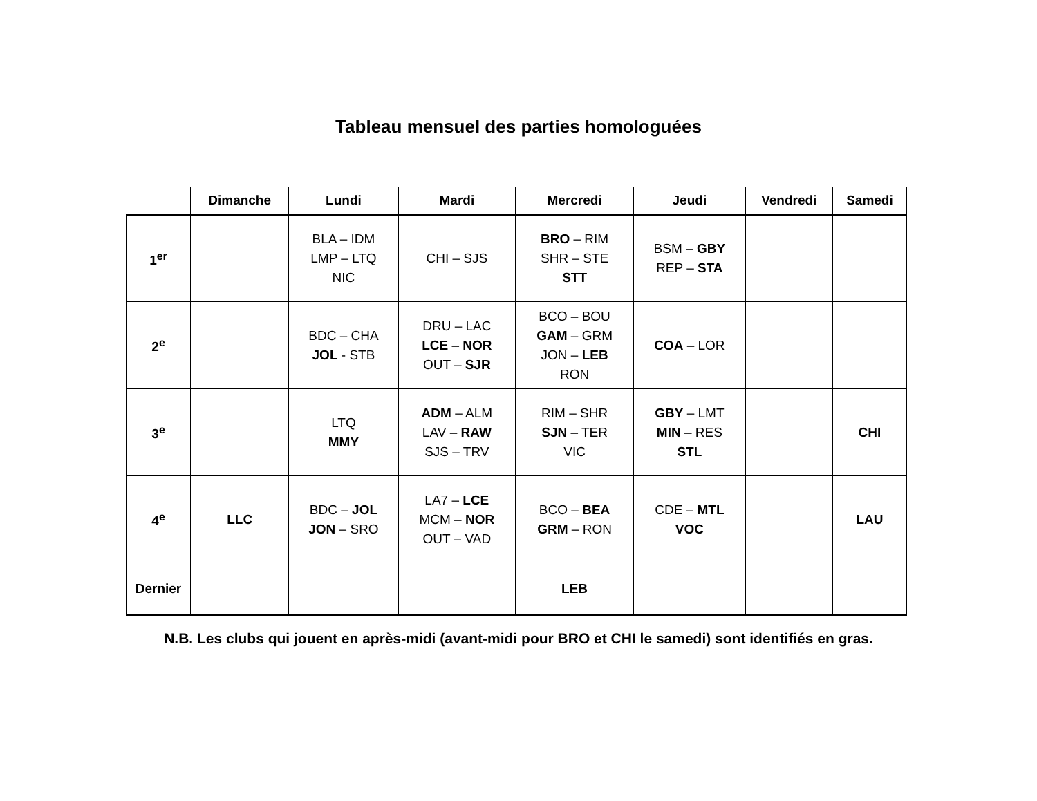Tableau mensuel des parties homologuées
| | Dimanche | Lundi | Mardi | Mercredi | Jeudi | Vendredi | Samedi |
| --- | --- | --- | --- | --- | --- | --- | --- |
| 1<sup>er</sup> | | BLA – IDM LMP – LTQ NIC | CHI – SJS | BRO – RIM SHR – STE STT | BSM – GBY REP – STA | | |
| 2<sup>e</sup> | | BDC – CHA JOL - STB | DRU – LAC LCE – NOR OUT – SJR | BCO – BOU GAM – GRM JON – LEB RON | COA – LOR | | |
| 3<sup>e</sup> | | LTQ MMY | ADM – ALM LAV – RAW SJS – TRV | RIM – SHR SJN – TER VIC | GBY – LMT MIN – RES STL | | CHI |
| 4<sup>e</sup> | LLC | BDC – JOL JON – SRO | LA7 – LCE MCM – NOR OUT – VAD | BCO – BEA GRM – RON | CDE – MTL VOC | | LAU |
| Dernier | | | | LEB | | | |
N.B. Les clubs qui jouent en après-midi (avant-midi pour BRO et CHI le samedi) sont identifiés en gras.